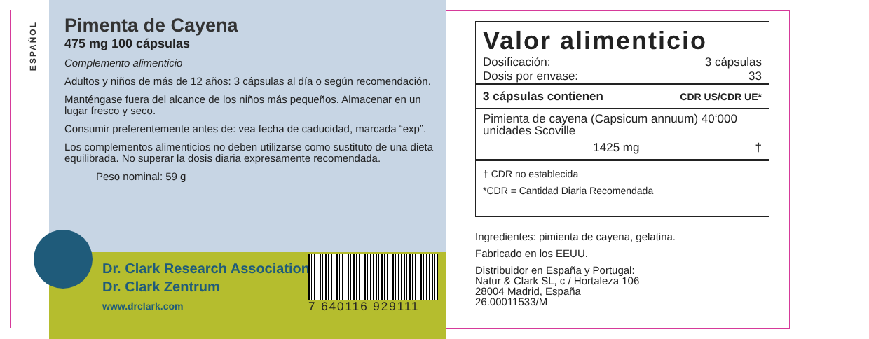ESPAÑOL
Pimenta de Cayena
475 mg 100 cápsulas
Complemento alimenticio
Adultos y niños de más de 12 años: 3 cápsulas al día o según recomendación.
Manténgase fuera del alcance de los niños más pequeños. Almacenar en un lugar fresco y seco.
Consumir preferentemente antes de: vea fecha de caducidad, marcada “exp”.
Los complementos alimenticios no deben utilizarse como sustituto de una dieta equilibrada. No superar la dosis diaria expresamente recomendada.
Peso nominal: 59 g
Dr. Clark Research Association
Dr. Clark Zentrum
www.drclark.com
7 640116 929111
| Valor alimenticio | |
| Dosificación: | 3 cápsulas |
| Dosis por envase: | 33 |
| 3 cápsulas contienen | CDR US/CDR UE* |
| Pimienta de cayena (Capsicum annuum) 40‘000 unidades Scoville | |
| 1425 mg | † |
| † CDR no establecida | |
| *CDR = Cantidad Diaria Recomendada | |
Ingredientes: pimienta de cayena, gelatina.
Fabricado en los EEUU.
Distribuidor en España y Portugal:
Natur & Clark SL, c / Hortaleza 106
28004 Madrid, España
26.00011533/M